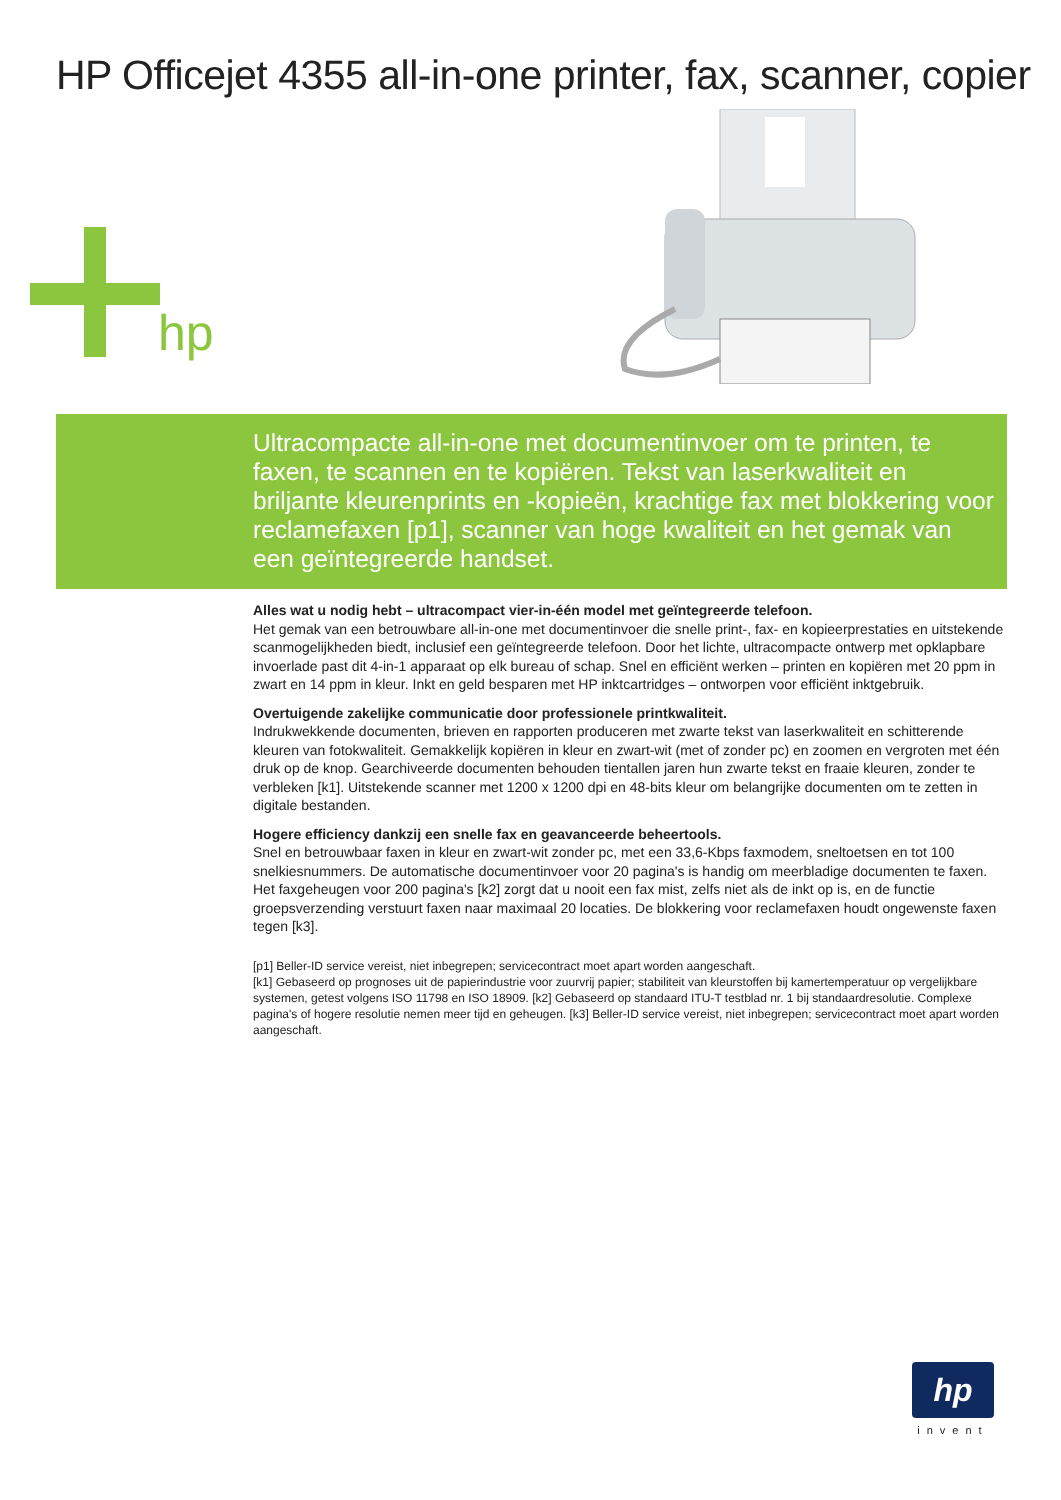HP Officejet 4355 all-in-one printer, fax, scanner, copier
hp
Ultracompacte all-in-one met documentinvoer om te printen, te faxen, te scannen en te kopiëren. Tekst van laserkwaliteit en briljante kleurenprints en -kopieën, krachtige fax met blokkering voor reclamefaxen [p1], scanner van hoge kwaliteit en het gemak van een geïntegreerde handset.
Alles wat u nodig hebt – ultracompact vier-in-één model met geïntegreerde telefoon.
Het gemak van een betrouwbare all-in-one met documentinvoer die snelle print-, fax- en kopieerprestaties en uitstekende scanmogelijkheden biedt, inclusief een geïntegreerde telefoon. Door het lichte, ultracompacte ontwerp met opklapbare invoerlade past dit 4-in-1 apparaat op elk bureau of schap. Snel en efficiënt werken – printen en kopiëren met 20 ppm in zwart en 14 ppm in kleur. Inkt en geld besparen met HP inktcartridges – ontworpen voor efficiënt inktgebruik.
Overtuigende zakelijke communicatie door professionele printkwaliteit.
Indrukwekkende documenten, brieven en rapporten produceren met zwarte tekst van laserkwaliteit en schitterende kleuren van fotokwaliteit. Gemakkelijk kopiëren in kleur en zwart-wit (met of zonder pc) en zoomen en vergroten met één druk op de knop. Gearchiveerde documenten behouden tientallen jaren hun zwarte tekst en fraaie kleuren, zonder te verbleken [k1]. Uitstekende scanner met 1200 x 1200 dpi en 48-bits kleur om belangrijke documenten om te zetten in digitale bestanden.
Hogere efficiency dankzij een snelle fax en geavanceerde beheertools.
Snel en betrouwbaar faxen in kleur en zwart-wit zonder pc, met een 33,6-Kbps faxmodem, sneltoetsen en tot 100 snelkiesnummers. De automatische documentinvoer voor 20 pagina's is handig om meerbladige documenten te faxen. Het faxgeheugen voor 200 pagina's [k2] zorgt dat u nooit een fax mist, zelfs niet als de inkt op is, en de functie groepsverzending verstuurt faxen naar maximaal 20 locaties. De blokkering voor reclamefaxen houdt ongewenste faxen tegen [k3].
[p1] Beller-ID service vereist, niet inbegrepen; servicecontract moet apart worden aangeschaft.
[k1] Gebaseerd op prognoses uit de papierindustrie voor zuurvrij papier; stabiliteit van kleurstoffen bij kamertemperatuur op vergelijkbare systemen, getest volgens ISO 11798 en ISO 18909. [k2] Gebaseerd op standaard ITU-T testblad nr. 1 bij standaardresolutie. Complexe pagina's of hogere resolutie nemen meer tijd en geheugen. [k3] Beller-ID service vereist, niet inbegrepen; servicecontract moet apart worden aangeschaft.
hp
invent